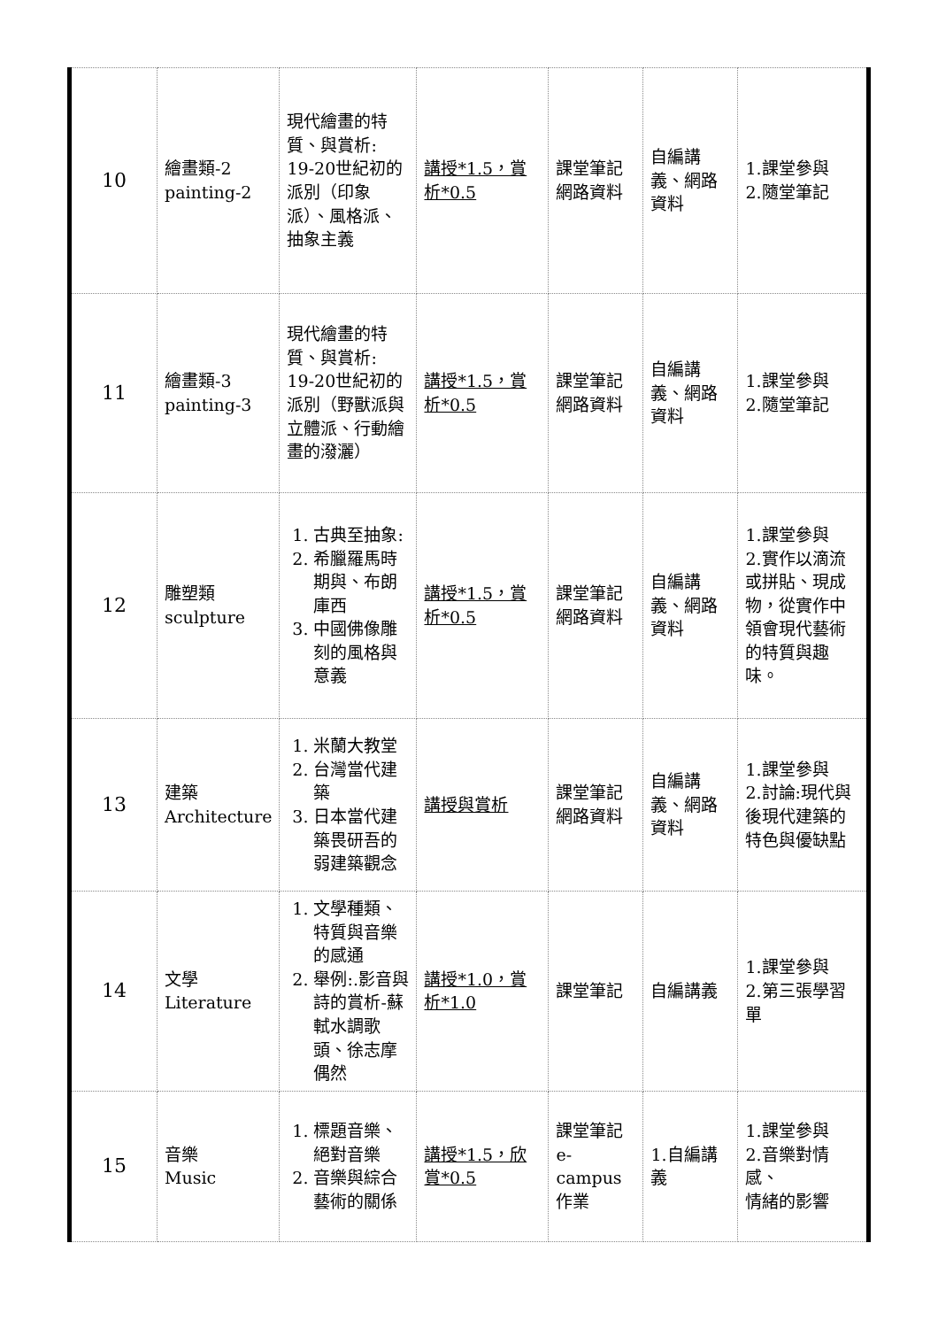| 10 | 繪畫類-2 painting-2 | 現代繪畫的特質、與賞析: 19-20世紀初的派別（印象派）、風格派、抽象主義 | 講授*1.5，賞析*0.5 | 課堂筆記 網路資料 | 自編講義、網路資料 | 1.課堂參與 2.隨堂筆記 |
| 11 | 繪畫類-3 painting-3 | 現代繪畫的特質、與賞析: 19-20世紀初的派別（野獸派與立體派、行動繪畫的潑灑） | 講授*1.5，賞析*0.5 | 課堂筆記 網路資料 | 自編講義、網路資料 | 1.課堂參與 2.隨堂筆記 |
| 12 | 雕塑類 sculpture | 1. 古典至抽象: 2. 希臘羅馬時期與、布朗庫西 3. 中國佛像雕刻的風格與意義 | 講授*1.5，賞析*0.5 | 課堂筆記 網路資料 | 自編講義、網路資料 | 1.課堂參與 2.實作以滴流或拼貼、現成物，從實作中領會現代藝術的特質與趣味。 |
| 13 | 建築 Architecture | 1. 米蘭大教堂 2. 台灣當代建築 3. 日本當代建築畏研吾的弱建築觀念 | 講授與賞析 | 課堂筆記 網路資料 | 自編講義、網路資料 | 1.課堂參與 2.討論:現代與後現代建築的特色與優缺點 |
| 14 | 文學 Literature | 1. 文學種類、特質與音樂的感通 2. 舉例:.影音與詩的賞析-蘇軾水調歌頭、徐志摩偶然 | 講授*1.0，賞析*1.0 | 課堂筆記 | 自編講義 | 1.課堂參與 2.第三張學習單 |
| 15 | 音樂 Music | 1. 標題音樂、絕對音樂 2. 音樂與綜合藝術的關係 | 講授*1.5，欣賞*0.5 | 課堂筆記 e-campus作業 | 1.自編講義 | 1.課堂參與 2.音樂對情感、 情緒的影響 |